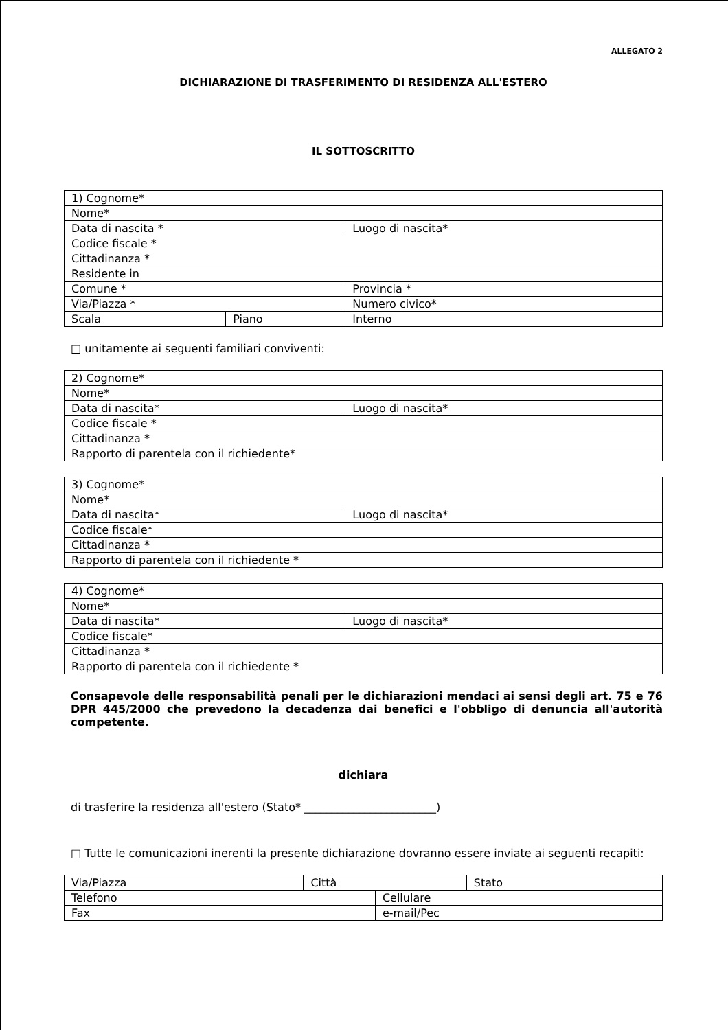ALLEGATO 2
DICHIARAZIONE DI TRASFERIMENTO DI RESIDENZA ALL'ESTERO
IL SOTTOSCRITTO
| 1) Cognome* | | |
| Nome* | | |
| Data di nascita * | | Luogo di nascita* |
| Codice fiscale * | | |
| Cittadinanza * | | |
| Residente in | | |
| Comune * | | Provincia * |
| Via/Piazza * | | Numero civico* |
| Scala | Piano | Interno |
□ unitamente ai seguenti familiari conviventi:
| 2) Cognome* | |
| Nome* | |
| Data di nascita* | Luogo di nascita* |
| Codice fiscale * | |
| Cittadinanza * | |
| Rapporto di parentela con il richiedente* | |
| 3) Cognome* | |
| Nome* | |
| Data di nascita* | Luogo di nascita* |
| Codice fiscale* | |
| Cittadinanza * | |
| Rapporto di parentela con il richiedente * | |
| 4) Cognome* | |
| Nome* | |
| Data di nascita* | Luogo di nascita* |
| Codice fiscale* | |
| Cittadinanza * | |
| Rapporto di parentela con il richiedente * | |
Consapevole delle responsabilità penali per le dichiarazioni mendaci ai sensi degli art. 75 e 76 DPR 445/2000 che prevedono la decadenza dai benefici e l'obbligo di denuncia all'autorità competente.
dichiara
di trasferire la residenza all'estero (Stato* ________________________)
□ Tutte le comunicazioni inerenti la presente dichiarazione dovranno essere inviate ai seguenti recapiti:
| Via/Piazza | Città | | Stato |
| Telefono | | Cellulare | |
| Fax | | e-mail/Pec | |